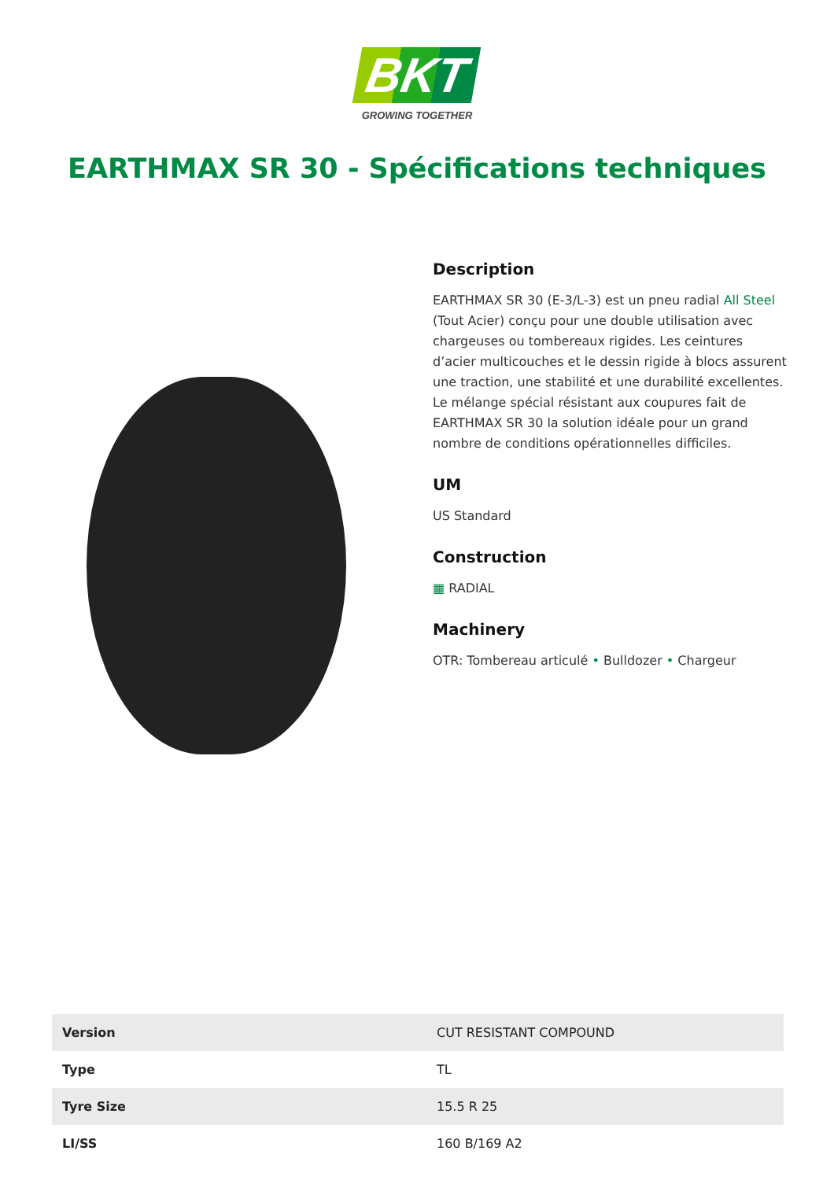BKT
GROWING TOGETHER
EARTHMAX SR 30 - Spécifications techniques
Description
EARTHMAX SR 30 (E-3/L-3) est un pneu radial All Steel (Tout Acier) conçu pour une double utilisation avec chargeuses ou tombereaux rigides. Les ceintures d’acier multicouches et le dessin rigide à blocs assurent une traction, une stabilité et une durabilité excellentes. Le mélange spécial résistant aux coupures fait de EARTHMAX SR 30 la solution idéale pour un grand nombre de conditions opérationnelles difficiles.
UM
US Standard
Construction
▦ RADIAL
Machinery
OTR: Tombereau articulé • Bulldozer • Chargeur
| Version | CUT RESISTANT COMPOUND |
| Type | TL |
| Tyre Size | 15.5 R 25 |
| LI/SS | 160 B/169 A2 |